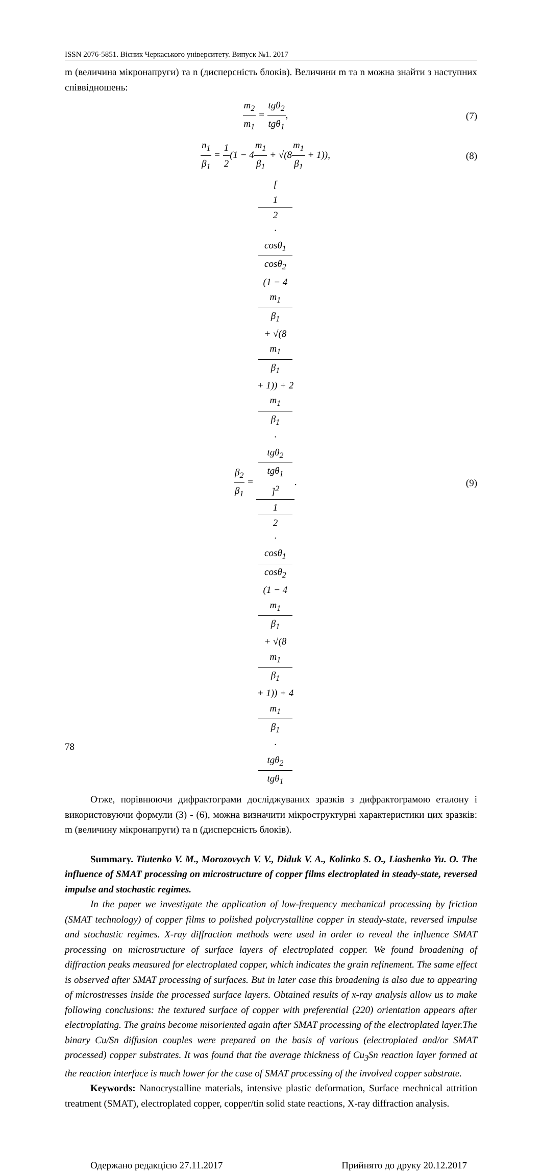ISSN 2076-5851. Вісник Черкаського університету. Випуск №1. 2017
m (величина мікронапруги) та n (дисперсність блоків). Величини m та n можна знайти з наступних співвідношень:
m<sub>2</sub> m<sub>1</sub> = tgθ<sub>2</sub> tgθ<sub>1</sub>, (7)
n<sub>1</sub> β<sub>1</sub> = 1 2(1 − 4m<sub>1</sub> β<sub>1</sub> + √(8m<sub>1</sub> β<sub>1</sub> + 1)),
(8)
β<sub>2</sub> β<sub>1</sub> = [1
2
·
cosθ<sub>1</sub>
cosθ<sub>2</sub>
(1 − 4
m<sub>1</sub>
β<sub>1</sub>
+ √(8
m<sub>1</sub>
β<sub>1</sub>
+ 1)) + 2
m<sub>1</sub>
β<sub>1</sub>
·
tgθ<sub>2</sub>
tgθ<sub>1</sub>]<sup>2</sup> 1
2
·
cosθ<sub>1</sub>
cosθ<sub>2</sub>
(1 − 4
m<sub>1</sub>
β<sub>1</sub>
+ √(8
m<sub>1</sub>
β<sub>1</sub>
+ 1)) + 4
m<sub>1</sub>
β<sub>1</sub>
·
tgθ<sub>2</sub>
tgθ<sub>1</sub>.
(9)
Отже, порівнюючи дифрактограми досліджуваних зразків з дифрактограмою еталону і використовуючи формули (3) - (6), можна визначити мікроструктурні характеристики цих зразків: m (величину мікронапруги) та n (дисперсність блоків).
Summary. Tiutenko V. M., Morozovych V. V., Diduk V. A., Kolinko S. O., Liashenko Yu. O. The influence of SMAT processing on microstructure of copper films electroplated in steady-state, reversed impulse and stochastic regimes.
In the paper we investigate the application of low-frequency mechanical processing by friction (SMAT technology) of copper films to polished polycrystalline copper in steady-state, reversed impulse and stochastic regimes. X-ray diffraction methods were used in order to reveal the influence SMAT processing on microstructure of surface layers of electroplated copper. We found broadening of diffraction peaks measured for electroplated copper, which indicates the grain refinement. The same effect is observed after SMAT processing of surfaces. But in later case this broadening is also due to appearing of microstresses inside the processed surface layers. Obtained results of x-ray analysis allow us to make following conclusions: the textured surface of copper with preferential (220) orientation appears after electroplating. The grains become misoriented again after SMAT processing of the electroplated layer.The binary Cu/Sn diffusion couples were prepared on the basis of various (electroplated and/or SMAT processed) copper substrates. It was found that the average thickness of Cu<sub>3</sub>Sn reaction layer formed at the reaction interface is much lower for the case of SMAT processing of the involved copper substrate.
Keywords: Nanocrystalline materials, intensive plastic deformation, Surface mechnical attrition treatment (SMAT), electroplated copper, copper/tin solid state reactions, X-ray diffraction analysis.
Одержано редакцією 27.11.2017 Прийнято до друку 20.12.2017
78